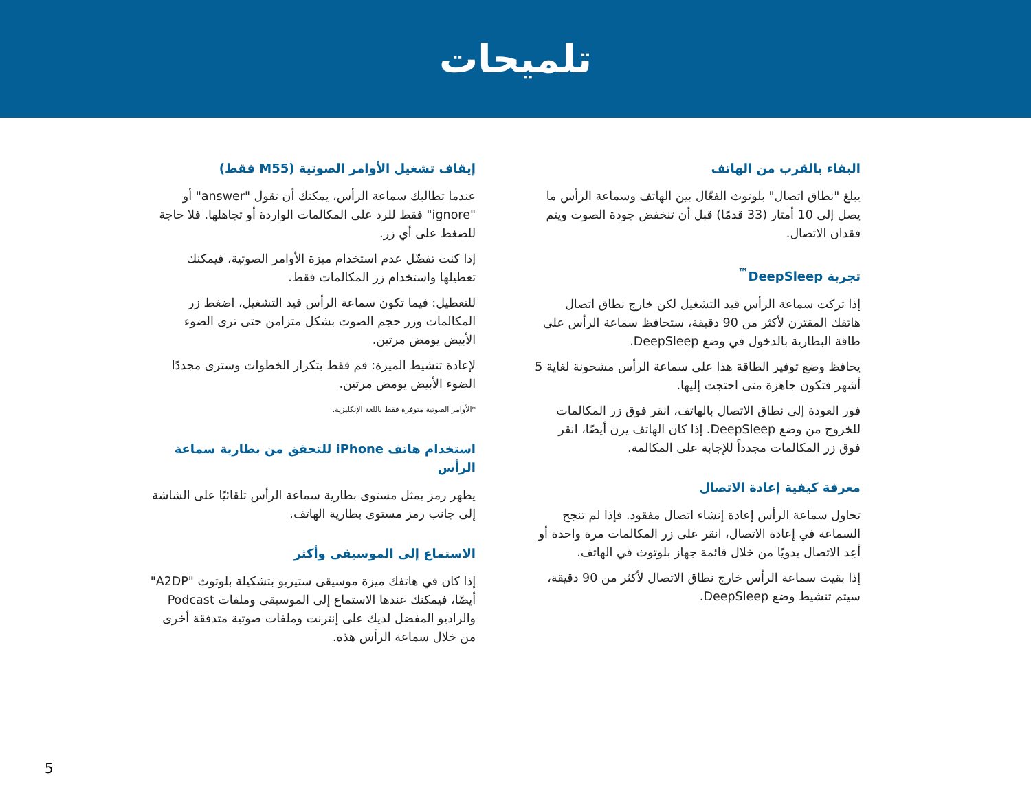تلميحات
البقاء بالقرب من الهاتف
يبلغ "نطاق اتصال" بلوتوث الفعّال بين الهاتف وسماعة الرأس ما يصل إلى 10 أمتار (33 قدمًا) قبل أن تنخفض جودة الصوت ويتم فقدان الاتصال.
تجربة DeepSleep<sup>™</sup>
إذا تركت سماعة الرأس قيد التشغيل لكن خارج نطاق اتصال هاتفك المقترن لأكثر من 90 دقيقة، ستحافظ سماعة الرأس على طاقة البطارية بالدخول في وضع DeepSleep.
يحافظ وضع توفير الطاقة هذا على سماعة الرأس مشحونة لغاية 5 أشهر فتكون جاهزة متى احتجت إليها.
فور العودة إلى نطاق الاتصال بالهاتف، انقر فوق زر المكالمات للخروج من وضع DeepSleep. إذا كان الهاتف يرن أيضًا، انقر فوق زر المكالمات مجدداً للإجابة على المكالمة.
معرفة كيفية إعادة الاتصال
تحاول سماعة الرأس إعادة إنشاء اتصال مفقود. فإذا لم تنجح السماعة في إعادة الاتصال، انقر على زر المكالمات مرة واحدة أو أعِد الاتصال يدويًا من خلال قائمة جهاز بلوتوث في الهاتف.
إذا بقيت سماعة الرأس خارج نطاق الاتصال لأكثر من 90 دقيقة، سيتم تنشيط وضع DeepSleep.
إيقاف تشغيل الأوامر الصوتية (M55 فقط)
عندما تطالبك سماعة الرأس، يمكنك أن تقول "answer" أو "ignore" فقط للرد على المكالمات الواردة أو تجاهلها. فلا حاجة للضغط على أي زر.
إذا كنت تفضّل عدم استخدام ميزة الأوامر الصوتية، فيمكنك تعطيلها واستخدام زر المكالمات فقط.
للتعطيل: فيما تكون سماعة الرأس قيد التشغيل، اضغط زر المكالمات وزر حجم الصوت بشكل متزامن حتى ترى الضوء الأبيض يومض مرتين.
لإعادة تنشيط الميزة: قم فقط بتكرار الخطوات وسترى مجددًا الضوء الأبيض يومض مرتين.
*الأوامر الصوتية متوفرة فقط باللغة الإنكليزية.
استخدام هاتف iPhone للتحقق من بطارية سماعة الرأس
يظهر رمز يمثل مستوى بطارية سماعة الرأس تلقائيًا على الشاشة إلى جانب رمز مستوى بطارية الهاتف.
الاستماع إلى الموسيقى وأكثر
إذا كان في هاتفك ميزة موسيقى ستيريو بتشكيلة بلوتوث "A2DP" أيضًا، فيمكنك عندها الاستماع إلى الموسيقى وملفات Podcast والراديو المفضل لديك على إنترنت وملفات صوتية متدفقة أخرى من خلال سماعة الرأس هذه.
5